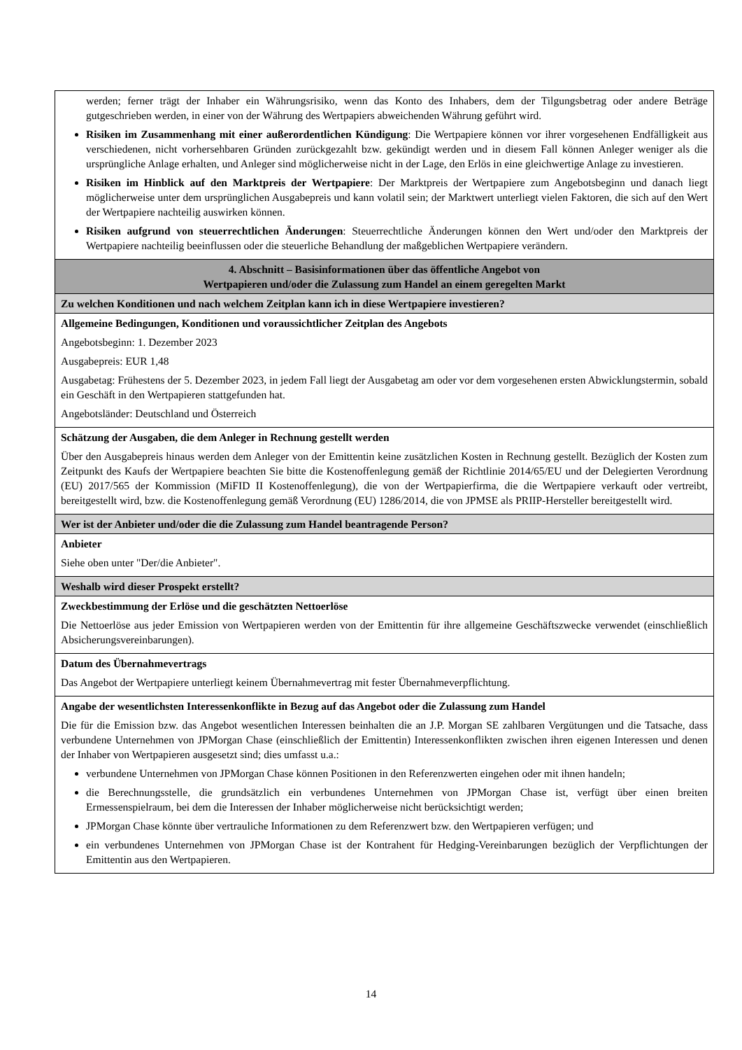| werden; ferner trägt der Inhaber ein Währungsrisiko, wenn das Konto des Inhabers, dem der Tilgungsbetrag oder andere Beträge gutgeschrieben werden, in einer von der Währung des Wertpapiers abweichenden Währung geführt wird. Risiken im Zusammenhang mit einer außerordentlichen Kündigung : Die Wertpapiere können vor ihrer vorgesehenen Endfälligkeit aus verschiedenen, nicht vorhersehbaren Gründen zurückgezahlt bzw. gekündigt werden und in diesem Fall können Anleger weniger als die ursprüngliche Anlage erhalten, und Anleger sind möglicherweise nicht in der Lage, den Erlös in eine gleichwertige Anlage zu investieren. Risiken im Hinblick auf den Marktpreis der Wertpapiere : Der Marktpreis der Wertpapiere zum Angebotsbeginn und danach liegt möglicherweise unter dem ursprünglichen Ausgabepreis und kann volatil sein; der Marktwert unterliegt vielen Faktoren, die sich auf den Wert der Wertpapiere nachteilig auswirken können. Risiken aufgrund von steuerrechtlichen Änderungen : Steuerrechtliche Änderungen können den Wert und/oder den Marktpreis der Wertpapiere nachteilig beeinflussen oder die steuerliche Behandlung der maßgeblichen Wertpapiere verändern. |
| 4. Abschnitt – Basisinformationen über das öffentliche Angebot von Wertpapieren und/oder die Zulassung zum Handel an einem geregelten Markt |
| Zu welchen Konditionen und nach welchem Zeitplan kann ich in diese Wertpapiere investieren? |
| Allgemeine Bedingungen, Konditionen und voraussichtlicher Zeitplan des Angebots Angebotsbeginn: 1. Dezember 2023 Ausgabepreis: EUR 1,48 Ausgabetag: Frühestens der 5. Dezember 2023, in jedem Fall liegt der Ausgabetag am oder vor dem vorgesehenen ersten Abwicklungstermin, sobald ein Geschäft in den Wertpapieren stattgefunden hat. Angebotsländer: Deutschland und Österreich |
| Schätzung der Ausgaben, die dem Anleger in Rechnung gestellt werden Über den Ausgabepreis hinaus werden dem Anleger von der Emittentin keine zusätzlichen Kosten in Rechnung gestellt. Bezüglich der Kosten zum Zeitpunkt des Kaufs der Wertpapiere beachten Sie bitte die Kostenoffenlegung gemäß der Richtlinie 2014/65/EU und der Delegierten Verordnung (EU) 2017/565 der Kommission (MiFID II Kostenoffenlegung), die von der Wertpapierfirma, die die Wertpapiere verkauft oder vertreibt, bereitgestellt wird, bzw. die Kostenoffenlegung gemäß Verordnung (EU) 1286/2014, die von JPMSE als PRIIP-Hersteller bereitgestellt wird. |
| Wer ist der Anbieter und/oder die die Zulassung zum Handel beantragende Person? |
| Anbieter Siehe oben unter "Der/die Anbieter". |
| Weshalb wird dieser Prospekt erstellt? |
| Zweckbestimmung der Erlöse und die geschätzten Nettoerlöse Die Nettoerlöse aus jeder Emission von Wertpapieren werden von der Emittentin für ihre allgemeine Geschäftszwecke verwendet (einschließlich Absicherungsvereinbarungen). |
| Datum des Übernahmevertrags Das Angebot der Wertpapiere unterliegt keinem Übernahmevertrag mit fester Übernahmeverpflichtung. |
| Angabe der wesentlichsten Interessenkonflikte in Bezug auf das Angebot oder die Zulassung zum Handel Die für die Emission bzw. das Angebot wesentlichen Interessen beinhalten die an J.P. Morgan SE zahlbaren Vergütungen und die Tatsache, dass verbundene Unternehmen von JPMorgan Chase (einschließlich der Emittentin) Interessenkonflikten zwischen ihren eigenen Interessen und denen der Inhaber von Wertpapieren ausgesetzt sind; dies umfasst u.a.: verbundene Unternehmen von JPMorgan Chase können Positionen in den Referenzwerten eingehen oder mit ihnen handeln; die Berechnungsstelle, die grundsätzlich ein verbundenes Unternehmen von JPMorgan Chase ist, verfügt über einen breiten Ermessenspielraum, bei dem die Interessen der Inhaber möglicherweise nicht berücksichtigt werden; JPMorgan Chase könnte über vertrauliche Informationen zu dem Referenzwert bzw. den Wertpapieren verfügen; und ein verbundenes Unternehmen von JPMorgan Chase ist der Kontrahent für Hedging-Vereinbarungen bezüglich der Verpflichtungen der Emittentin aus den Wertpapieren. |
14